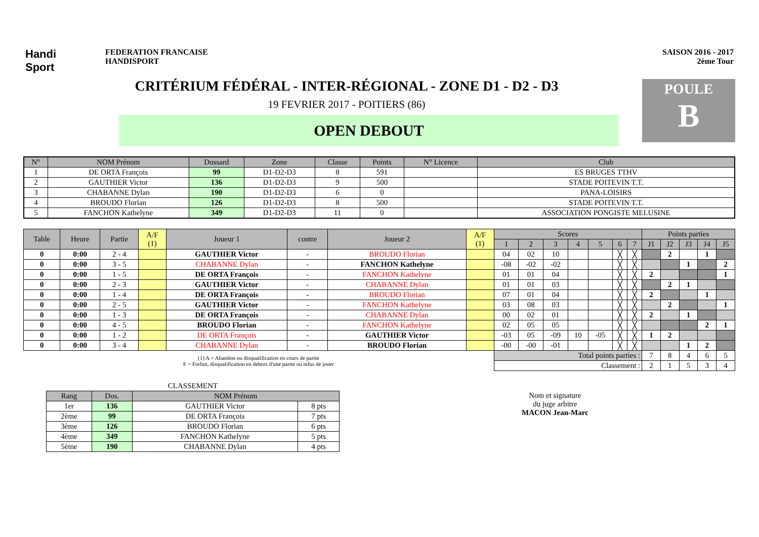Handi
Sport
FEDERATION FRANCAISE
HANDISPORT
SAISON 2016 - 2017
2ème Tour
CRITÉRIUM FÉDÉRAL - INTER-RÉGIONAL - ZONE D1 - D2 - D3
19 FEVRIER 2017 - POITIERS (86)
OPEN DEBOUT
POULE
B
| N° | NOM Prénom | Dossard | Zone | Classe | Points | N° Licence | Club |
| --- | --- | --- | --- | --- | --- | --- | --- |
| 1 | DE ORTA François | 99 | D1-D2-D3 | 8 | 591 | | ES BRUGES TTHV |
| 2 | GAUTHIER Victor | 136 | D1-D2-D3 | 9 | 500 | | STADE POITEVIN T.T. |
| 3 | CHABANNE Dylan | 190 | D1-D2-D3 | 6 | 0 | | PANA-LOISIRS |
| 4 | BROUDO Florian | 126 | D1-D2-D3 | 8 | 500 | | STADE POITEVIN T.T. |
| 5 | FANCHON Kathelyne | 349 | D1-D2-D3 | 11 | 0 | | ASSOCIATION PONGISTE MELUSINE |
| Table | Heure | Partie | A/F (1) | Joueur 1 | contre | Joueur 2 | A/F (1) | Scores | | | | | | | Points parties | | | | |
| --- | --- | --- | --- | --- | --- | --- | --- | --- | --- | --- | --- | --- | --- | --- | --- | --- | --- | --- | --- |
| | | | | | | | | 1 | 2 | 3 | 4 | 5 | 6 | 7 | J1 | J2 | J3 | J4 | J5 |
| 0 | 0:00 | 2 - 4 | | GAUTHIER Victor | - | BROUDO Florian | | 04 | 02 | 10 | | | ╳ | ╳ | | 2 | | 1 | |
| 0 | 0:00 | 3 - 5 | | CHABANNE Dylan | - | FANCHON Kathelyne | | -08 | -02 | -02 | | | ╳ | ╳ | | | 1 | | 2 |
| 0 | 0:00 | 1 - 5 | | DE ORTA François | - | FANCHON Kathelyne | | 01 | 01 | 04 | | | ╳ | ╳ | 2 | | | | 1 |
| 0 | 0:00 | 2 - 3 | | GAUTHIER Victor | - | CHABANNE Dylan | | 01 | 01 | 03 | | | ╳ | ╳ | | 2 | 1 | | |
| 0 | 0:00 | 1 - 4 | | DE ORTA François | - | BROUDO Florian | | 07 | 01 | 04 | | | ╳ | ╳ | 2 | | | 1 | |
| 0 | 0:00 | 2 - 5 | | GAUTHIER Victor | - | FANCHON Kathelyne | | 03 | 08 | 03 | | | ╳ | ╳ | | 2 | | | 1 |
| 0 | 0:00 | 1 - 3 | | DE ORTA François | - | CHABANNE Dylan | | 00 | 02 | 01 | | | ╳ | ╳ | 2 | | 1 | | |
| 0 | 0:00 | 4 - 5 | | BROUDO Florian | - | FANCHON Kathelyne | | 02 | 05 | 05 | | | ╳ | ╳ | | | | 2 | 1 |
| 0 | 0:00 | 1 - 2 | | DE ORTA François | - | GAUTHIER Victor | | -03 | 05 | -09 | 10 | -05 | ╳ | ╳ | 1 | 2 | | | |
| 0 | 0:00 | 3 - 4 | | CHABANNE Dylan | - | BROUDO Florian | | -00 | -00 | -01 | | | ╳ | ╳ | | | 1 | 2 | |
| (1) A = Abandon ou disqualification en cours de partie F = Forfait, disqualification en dehors d'une partie ou refus de jouer | | | | | | | | Total points parties : | | | | | | | 7 | 8 | 4 | 6 | 5 |
| | | | | | | | | Classement : | | | | | | | 2 | 1 | 5 | 3 | 4 |
| CLASSEMENT | | | |
| Rang | Dos. | NOM Prénom | |
| 1er | 136 | GAUTHIER Victor | 8 pts |
| 2ème | 99 | DE ORTA François | 7 pts |
| 3ème | 126 | BROUDO Florian | 6 pts |
| 4ème | 349 | FANCHON Kathelyne | 5 pts |
| 5ème | 190 | CHABANNE Dylan | 4 pts |
Nom et signature
du juge arbitre
MACON Jean-Marc